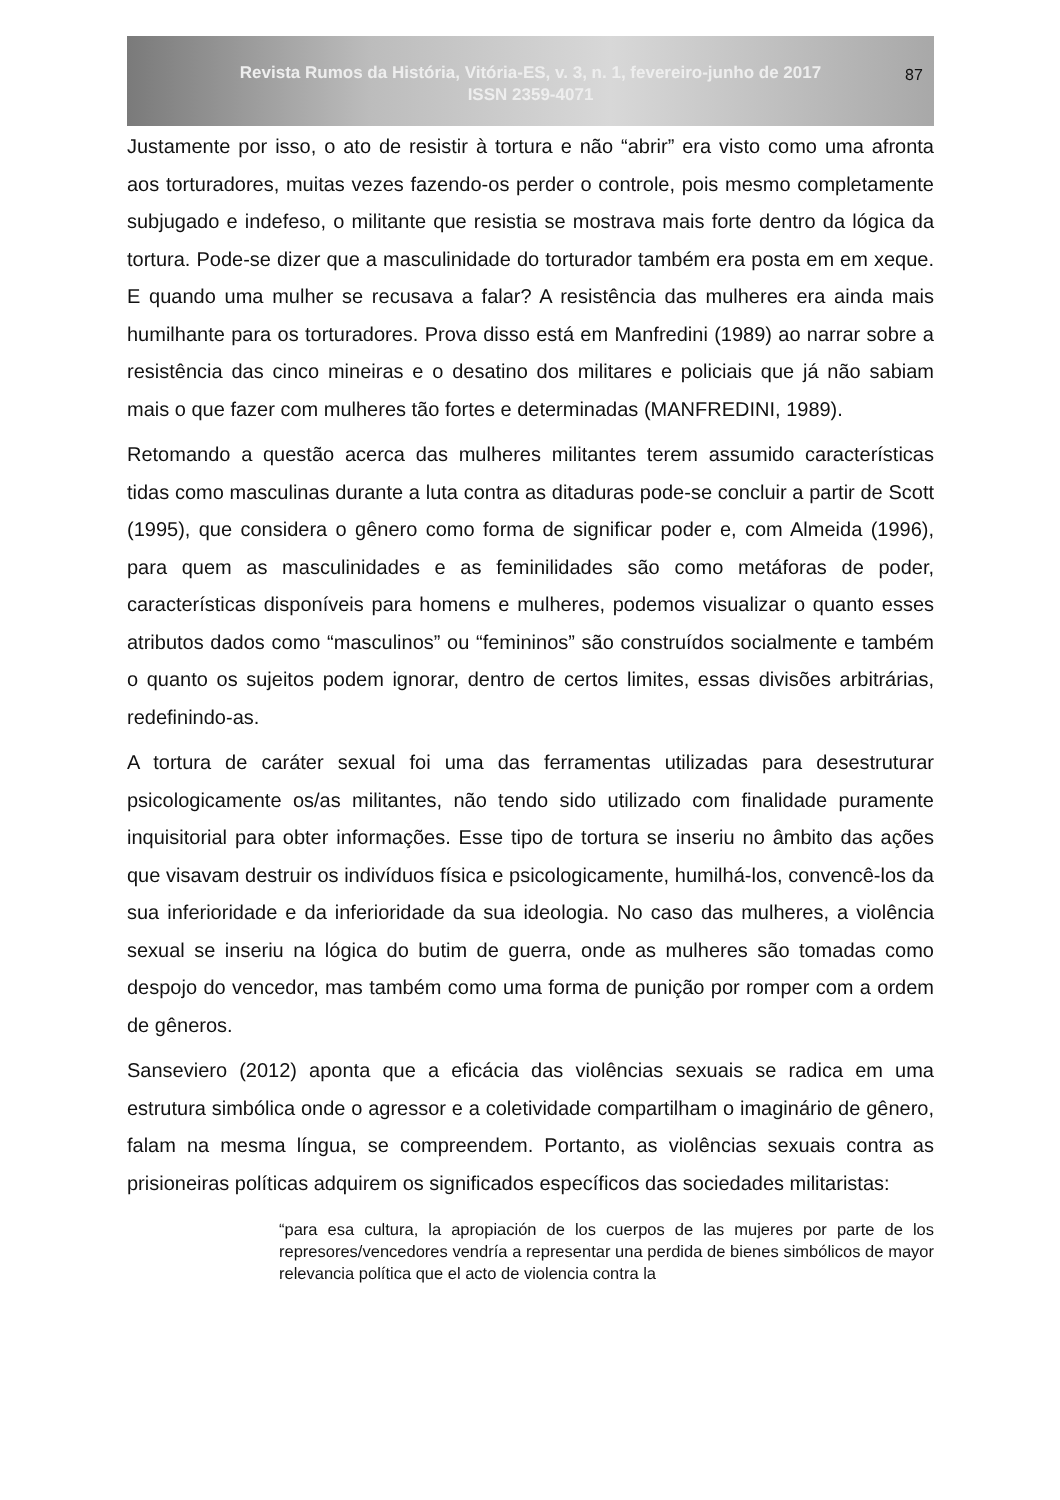Revista Rumos da História, Vitória-ES, v. 3, n. 1, fevereiro-junho de 2017
ISSN 2359-4071
87
Justamente por isso, o ato de resistir à tortura e não “abrir” era visto como uma afronta aos torturadores, muitas vezes fazendo-os perder o controle, pois mesmo completamente subjugado e indefeso, o militante que resistia se mostrava mais forte dentro da lógica da tortura. Pode-se dizer que a masculinidade do torturador também era posta em em xeque. E quando uma mulher se recusava a falar? A resistência das mulheres era ainda mais humilhante para os torturadores. Prova disso está em Manfredini (1989) ao narrar sobre a resistência das cinco mineiras e o desatino dos militares e policiais que já não sabiam mais o que fazer com mulheres tão fortes e determinadas (MANFREDINI, 1989).
Retomando a questão acerca das mulheres militantes terem assumido características tidas como masculinas durante a luta contra as ditaduras pode-se concluir a partir de Scott (1995), que considera o gênero como forma de significar poder e, com Almeida (1996), para quem as masculinidades e as feminilidades são como metáforas de poder, características disponíveis para homens e mulheres, podemos visualizar o quanto esses atributos dados como “masculinos” ou “femininos” são construídos socialmente e também o quanto os sujeitos podem ignorar, dentro de certos limites, essas divisões arbitrárias, redefinindo-as.
A tortura de caráter sexual foi uma das ferramentas utilizadas para desestruturar psicologicamente os/as militantes, não tendo sido utilizado com finalidade puramente inquisitorial para obter informações. Esse tipo de tortura se inseriu no âmbito das ações que visavam destruir os indivíduos física e psicologicamente, humilhá-los, convencê-los da sua inferioridade e da inferioridade da sua ideologia. No caso das mulheres, a violência sexual se inseriu na lógica do butim de guerra, onde as mulheres são tomadas como despojo do vencedor, mas também como uma forma de punição por romper com a ordem de gêneros.
Sanseviero (2012) aponta que a eficácia das violências sexuais se radica em uma estrutura simbólica onde o agressor e a coletividade compartilham o imaginário de gênero, falam na mesma língua, se compreendem. Portanto, as violências sexuais contra as prisioneiras políticas adquirem os significados específicos das sociedades militaristas:
“para esa cultura, la apropiación de los cuerpos de las mujeres por parte de los represores/vencedores vendría a representar una perdida de bienes simbólicos de mayor relevancia política que el acto de violencia contra la